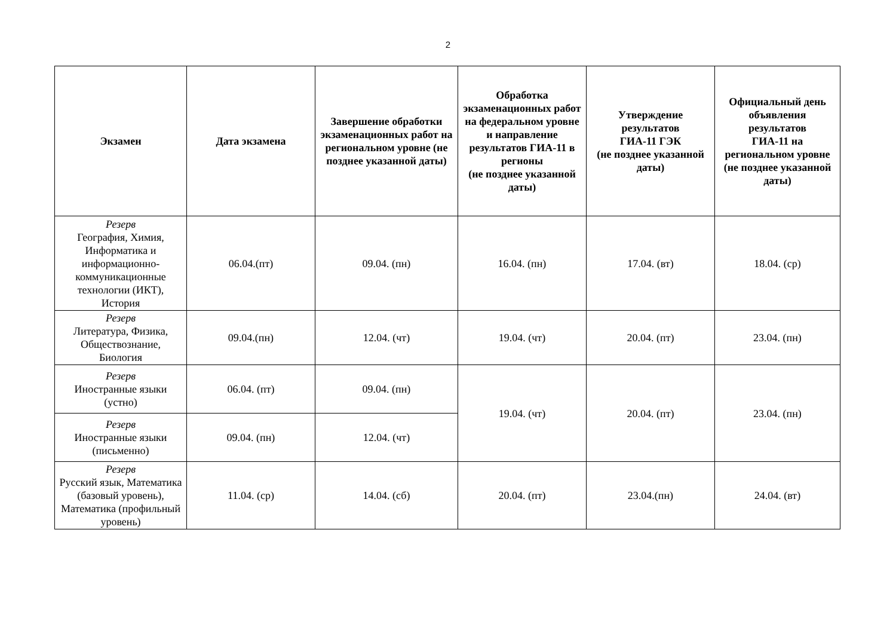2
| Экзамен | Дата экзамена | Завершение обработки экзаменационных работ на региональном уровне (не позднее указанной даты) | Обработка экзаменационных работ на федеральном уровне и направление результатов ГИА-11 в регионы (не позднее указанной даты) | Утверждение результатов ГИА-11 ГЭК (не позднее указанной даты) | Официальный день объявления результатов ГИА-11 на региональном уровне (не позднее указанной даты) |
| --- | --- | --- | --- | --- | --- |
| Резерв География, Химия, Информатика и информационно-коммуникационные технологии (ИКТ), История | 06.04.(пт) | 09.04. (пн) | 16.04. (пн) | 17.04. (вт) | 18.04. (ср) |
| Резерв Литература, Физика, Обществознание, Биология | 09.04.(пн) | 12.04. (чт) | 19.04. (чт) | 20.04. (пт) | 23.04. (пн) |
| Резерв Иностранные языки (устно) | 06.04. (пт) | 09.04. (пн) | 19.04. (чт) | 20.04. (пт) | 23.04. (пн) |
| Резерв Иностранные языки (письменно) | 09.04. (пн) | 12.04. (чт) | | | |
| Резерв Русский язык, Математика (базовый уровень), Математика (профильный уровень) | 11.04. (ср) | 14.04. (сб) | 20.04. (пт) | 23.04.(пн) | 24.04. (вт) |